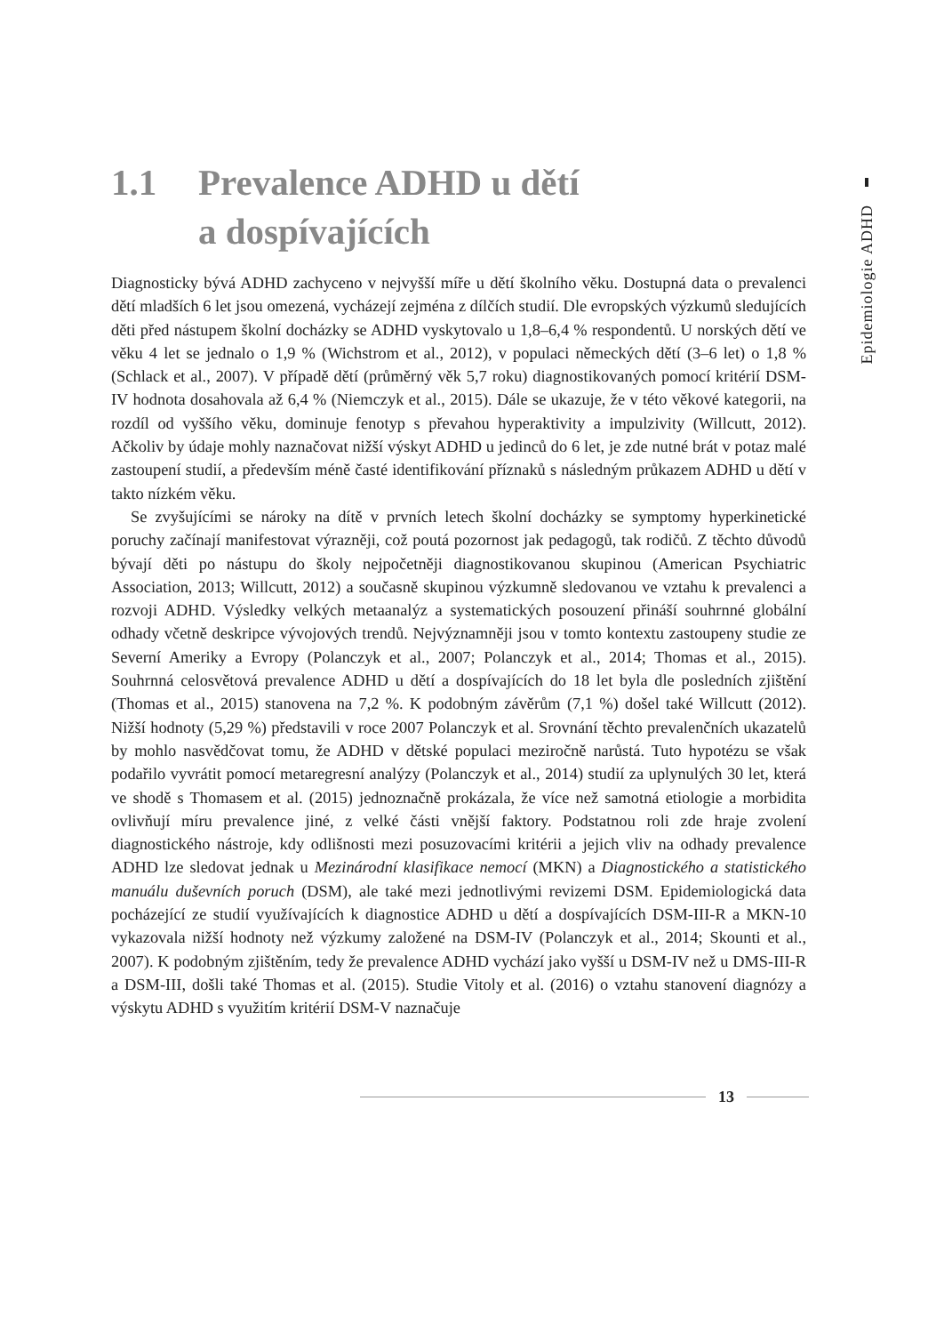1.1 Prevalence ADHD u dětí
a dospívajících
Epidemiologie ADHD
Diagnosticky bývá ADHD zachyceno v nejvyšší míře u dětí školního věku. Dostupná data o prevalenci dětí mladších 6 let jsou omezená, vycházejí zejména z dílčích studií. Dle evropských výzkumů sledujících děti před nástupem školní docházky se ADHD vyskytovalo u 1,8–6,4 % respondentů. U norských dětí ve věku 4 let se jednalo o 1,9 % (Wichstrom et al., 2012), v populaci německých dětí (3–6 let) o 1,8 % (Schlack et al., 2007). V případě dětí (průměrný věk 5,7 roku) diagnostikovaných pomocí kritérií DSM-IV hodnota dosahovala až 6,4 % (Niemczyk et al., 2015). Dále se ukazuje, že v této věkové kategorii, na rozdíl od vyššího věku, dominuje fenotyp s převahou hyperaktivity a impulzivity (Willcutt, 2012). Ačkoliv by údaje mohly naznačovat nižší výskyt ADHD u jedinců do 6 let, je zde nutné brát v potaz malé zastoupení studií, a především méně časté identifikování příznaků s následným průkazem ADHD u dětí v takto nízkém věku.
Se zvyšujícími se nároky na dítě v prvních letech školní docházky se symptomy hyperkinetické poruchy začínají manifestovat výrazněji, což poutá pozornost jak pedagogů, tak rodičů. Z těchto důvodů bývají děti po nástupu do školy nejpočetněji diagnostikovanou skupinou (American Psychiatric Association, 2013; Willcutt, 2012) a současně skupinou výzkumně sledovanou ve vztahu k prevalenci a rozvoji ADHD. Výsledky velkých metaanalýz a systematických posouzení přináší souhrnné globální odhady včetně deskripce vývojových trendů. Nejvýznamněji jsou v tomto kontextu zastoupeny studie ze Severní Ameriky a Evropy (Polanczyk et al., 2007; Polanczyk et al., 2014; Thomas et al., 2015). Souhrnná celosvětová prevalence ADHD u dětí a dospívajících do 18 let byla dle posledních zjištění (Thomas et al., 2015) stanovena na 7,2 %. K podobným závěrům (7,1 %) došel také Willcutt (2012). Nižší hodnoty (5,29 %) představili v roce 2007 Polanczyk et al. Srovnání těchto prevalenčních ukazatelů by mohlo nasvědčovat tomu, že ADHD v dětské populaci meziročně narůstá. Tuto hypotézu se však podařilo vyvrátit pomocí metaregresní analýzy (Polanczyk et al., 2014) studií za uplynulých 30 let, která ve shodě s Thomasem et al. (2015) jednoznačně prokázala, že více než samotná etiologie a morbidita ovlivňují míru prevalence jiné, z velké části vnější faktory. Podstatnou roli zde hraje zvolení diagnostického nástroje, kdy odlišnosti mezi posuzovacími kritérii a jejich vliv na odhady prevalence ADHD lze sledovat jednak u Mezinárodní klasifikace nemocí (MKN) a Diagnostického a statistického manuálu duševních poruch (DSM), ale také mezi jednotlivými revizemi DSM. Epidemiologická data pocházející ze studií využívajících k diagnostice ADHD u dětí a dospívajících DSM-III-R a MKN-10 vykazovala nižší hodnoty než výzkumy založené na DSM-IV (Polanczyk et al., 2014; Skounti et al., 2007). K podobným zjištěním, tedy že prevalence ADHD vychází jako vyšší u DSM-IV než u DMS-III-R a DSM-III, došli také Thomas et al. (2015). Studie Vitoly et al. (2016) o vztahu stanovení diagnózy a výskytu ADHD s využitím kritérií DSM-V naznačuje
13